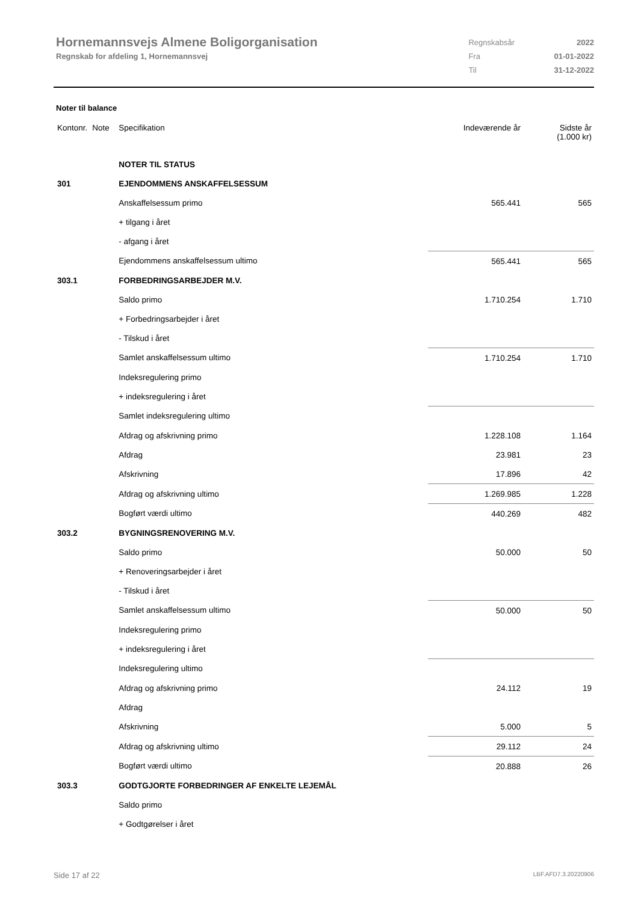Hornemannsvejs Almene Boligorganisation
Regnskab for afdeling 1, Hornemannsvej
| Regnskabsår | 2022 |
| Fra | 01-01-2022 |
| Til | 31-12-2022 |
Noter til balance
| Kontonr. | Note | Specifikation | Indeværende år | Sidste år (1.000 kr) |
| | | NOTER TIL STATUS | | |
| 301 | | EJENDOMMENS ANSKAFFELSESSUM | | |
| | | Anskaffelsessum primo | 565.441 | 565 |
| | | + tilgang i året | | |
| | | - afgang i året | | |
| | | Ejendommens anskaffelsessum ultimo | 565.441 | 565 |
| 303.1 | | FORBEDRINGSARBEJDER M.V. | | |
| | | Saldo primo | 1.710.254 | 1.710 |
| | | + Forbedringsarbejder i året | | |
| | | - Tilskud i året | | |
| | | Samlet anskaffelsessum ultimo | 1.710.254 | 1.710 |
| | | Indeksregulering primo | | |
| | | + indeksregulering i året | | |
| | | Samlet indeksregulering ultimo | | |
| | | Afdrag og afskrivning primo | 1.228.108 | 1.164 |
| | | Afdrag | 23.981 | 23 |
| | | Afskrivning | 17.896 | 42 |
| | | Afdrag og afskrivning ultimo | 1.269.985 | 1.228 |
| | | Bogført værdi ultimo | 440.269 | 482 |
| 303.2 | | BYGNINGSRENOVERING M.V. | | |
| | | Saldo primo | 50.000 | 50 |
| | | + Renoveringsarbejder i året | | |
| | | - Tilskud i året | | |
| | | Samlet anskaffelsessum ultimo | 50.000 | 50 |
| | | Indeksregulering primo | | |
| | | + indeksregulering i året | | |
| | | Indeksregulering ultimo | | |
| | | Afdrag og afskrivning primo | 24.112 | 19 |
| | | Afdrag | | |
| | | Afskrivning | 5.000 | 5 |
| | | Afdrag og afskrivning ultimo | 29.112 | 24 |
| | | Bogført værdi ultimo | 20.888 | 26 |
| 303.3 | | GODTGJORTE FORBEDRINGER AF ENKELTE LEJEMÅL | | |
| | | Saldo primo | | |
| | | + Godtgørelser i året | | |
Side 17 af 22 LBF.AFD7.3.20220906